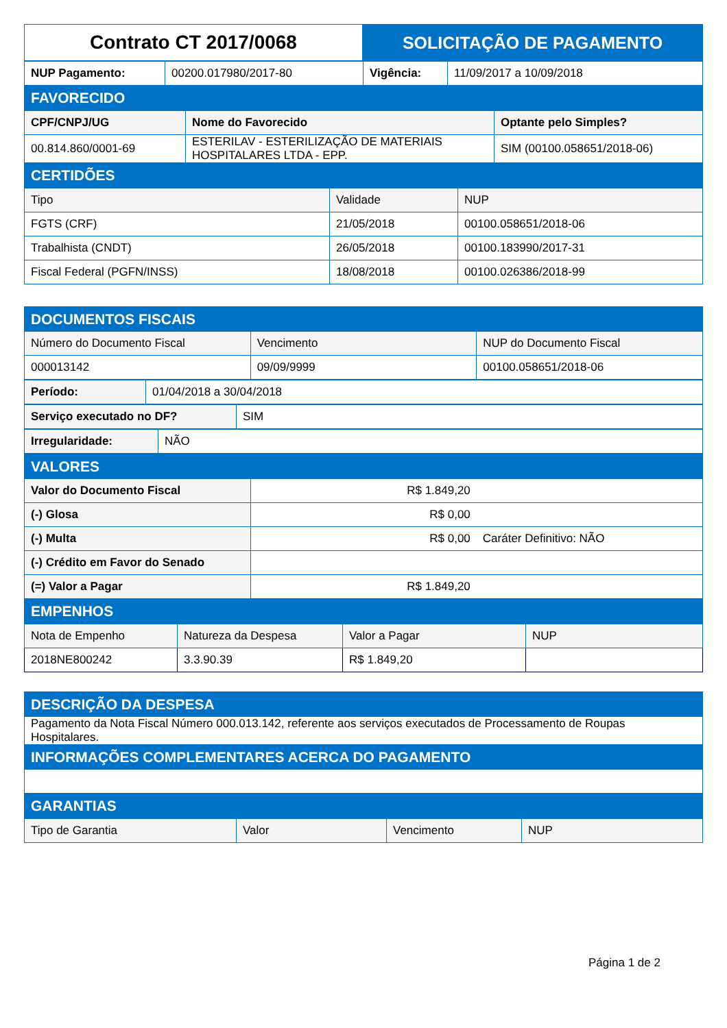| Contrato CT 2017/0068 | SOLICITAÇÃO DE PAGAMENTO |
| NUP Pagamento: | 00200.017980/2017-80 | Vigência: | 11/09/2017 a 10/09/2018 |
| FAVORECIDO | | | |
| CPF/CNPJ/UG | Nome do Favorecido | Optante pelo Simples? |
| 00.814.860/0001-69 | ESTERILAV - ESTERILIZAÇÃO DE MATERIAIS HOSPITALARES LTDA - EPP. | SIM (00100.058651/2018-06) |
| CERTIDÕES | | |
| Tipo | Validade | NUP |
| FGTS (CRF) | 21/05/2018 | 00100.058651/2018-06 |
| Trabalhista (CNDT) | 26/05/2018 | 00100.183990/2017-31 |
| Fiscal Federal (PGFN/INSS) | 18/08/2018 | 00100.026386/2018-99 |
| DOCUMENTOS FISCAIS | | |
| Número do Documento Fiscal | Vencimento | NUP do Documento Fiscal |
| 000013142 | 09/09/9999 | 00100.058651/2018-06 |
| Período: | 01/04/2018 a 30/04/2018 |
| Serviço executado no DF? | SIM |
| Irregularidade: | NÃO |
| VALORES | | |
| Valor do Documento Fiscal | R$ 1.849,20 | |
| (-) Glosa | R$ 0,00 | |
| (-) Multa | R$ 0,00 | Caráter Definitivo: NÃO |
| (-) Crédito em Favor do Senado | | |
| (=) Valor a Pagar | R$ 1.849,20 | |
| EMPENHOS | | |
| Nota de Empenho | Natureza da Despesa | Valor a Pagar | NUP |
| 2018NE800242 | 3.3.90.39 | R$ 1.849,20 | |
| DESCRIÇÃO DA DESPESA |
| Pagamento da Nota Fiscal Número 000.013.142, referente aos serviços executados de Processamento de Roupas Hospitalares. |
| INFORMAÇÕES COMPLEMENTARES ACERCA DO PAGAMENTO |
| GARANTIAS |
| Tipo de Garantia | Valor | Vencimento | NUP |
Página 1 de 2